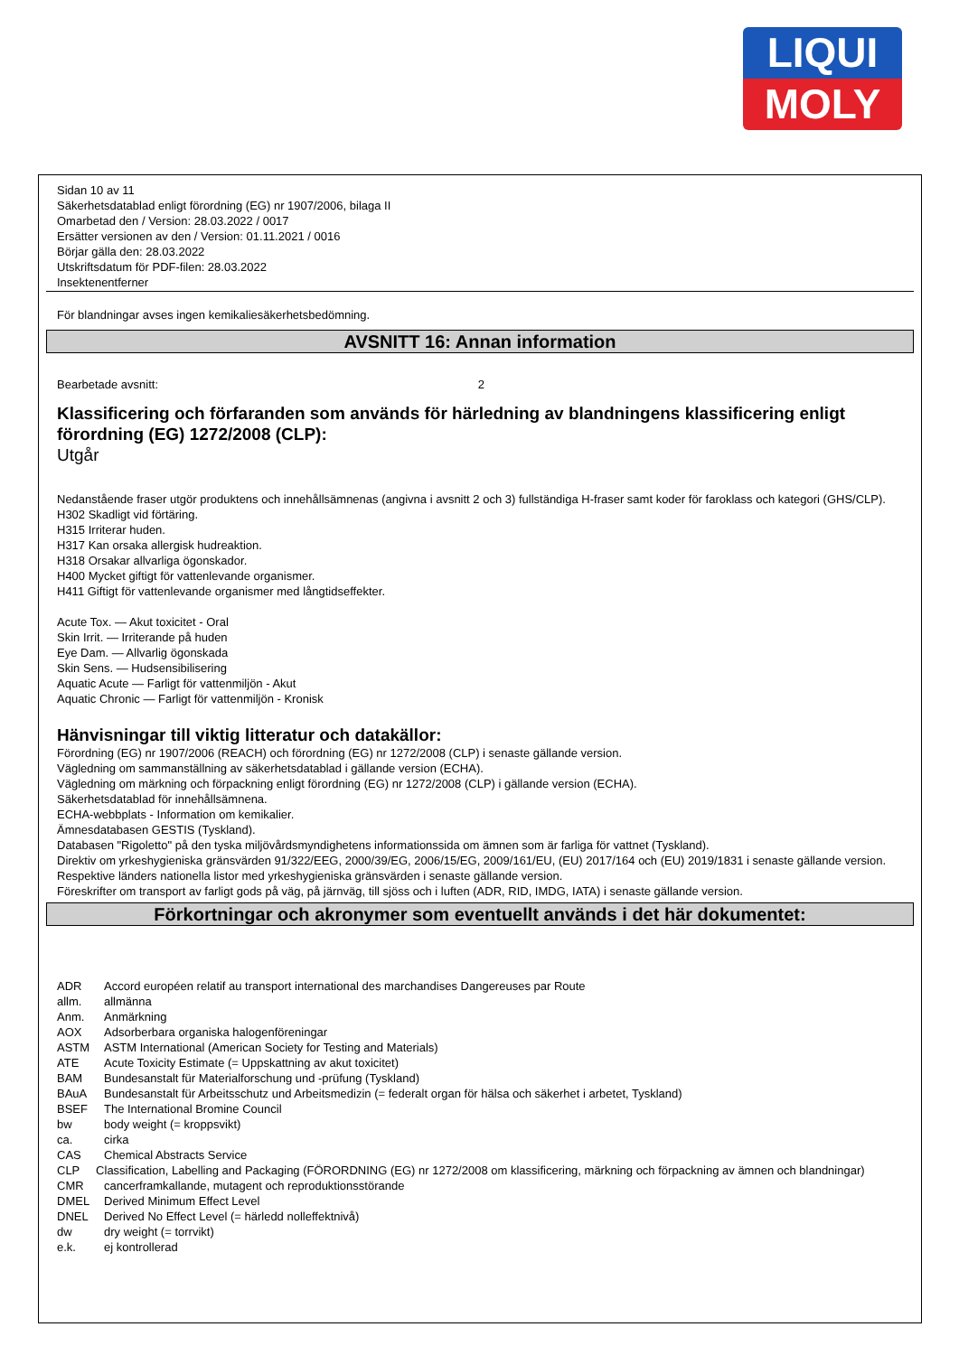LIQUI
MOLY
Sidan 10 av 11
Säkerhetsdatablad enligt förordning (EG) nr 1907/2006, bilaga II
Omarbetad den / Version: 28.03.2022 / 0017
Ersätter versionen av den / Version: 01.11.2021 / 0016
Börjar gälla den: 28.03.2022
Utskriftsdatum för PDF-filen: 28.03.2022
Insektenentferner
För blandningar avses ingen kemikaliesäkerhetsbedömning.
AVSNITT 16: Annan information
Bearbetade avsnitt: 2
Klassificering och förfaranden som används för härledning av blandningens klassificering enligt förordning (EG) 1272/2008 (CLP):
Utgår
Nedanstående fraser utgör produktens och innehållsämnenas (angivna i avsnitt 2 och 3) fullständiga H-fraser samt koder för faroklass och kategori (GHS/CLP).
H302 Skadligt vid förtäring.
H315 Irriterar huden.
H317 Kan orsaka allergisk hudreaktion.
H318 Orsakar allvarliga ögonskador.
H400 Mycket giftigt för vattenlevande organismer.
H411 Giftigt för vattenlevande organismer med långtidseffekter.
Acute Tox. — Akut toxicitet - Oral
Skin Irrit. — Irriterande på huden
Eye Dam. — Allvarlig ögonskada
Skin Sens. — Hudsensibilisering
Aquatic Acute — Farligt för vattenmiljön - Akut
Aquatic Chronic — Farligt för vattenmiljön - Kronisk
Hänvisningar till viktig litteratur och datakällor:
Förordning (EG) nr 1907/2006 (REACH) och förordning (EG) nr 1272/2008 (CLP) i senaste gällande version.
Vägledning om sammanställning av säkerhetsdatablad i gällande version (ECHA).
Vägledning om märkning och förpackning enligt förordning (EG) nr 1272/2008 (CLP) i gällande version (ECHA).
Säkerhetsdatablad för innehållsämnena.
ECHA-webbplats - Information om kemikalier.
Ämnesdatabasen GESTIS (Tyskland).
Databasen "Rigoletto" på den tyska miljövårdsmyndighetens informationssida om ämnen som är farliga för vattnet (Tyskland).
Direktiv om yrkeshygieniska gränsvärden 91/322/EEG, 2000/39/EG, 2006/15/EG, 2009/161/EU, (EU) 2017/164 och (EU) 2019/1831 i senaste gällande version.
Respektive länders nationella listor med yrkeshygieniska gränsvärden i senaste gällande version.
Föreskrifter om transport av farligt gods på väg, på järnväg, till sjöss och i luften (ADR, RID, IMDG, IATA) i senaste gällande version.
Förkortningar och akronymer som eventuellt används i det här dokumentet:
ADR Accord européen relatif au transport international des marchandises Dangereuses par Route
allm. allmänna
Anm. Anmärkning
AOX Adsorberbara organiska halogenföreningar
ASTM ASTM International (American Society for Testing and Materials)
ATE Acute Toxicity Estimate (= Uppskattning av akut toxicitet)
BAM Bundesanstalt für Materialforschung und -prüfung (Tyskland)
BAuA Bundesanstalt für Arbeitsschutz und Arbeitsmedizin (= federalt organ för hälsa och säkerhet i arbetet, Tyskland)
BSEF The International Bromine Council
bw body weight (= kroppsvikt)
ca. cirka
CAS Chemical Abstracts Service
CLP Classification, Labelling and Packaging (FÖRORDNING (EG) nr 1272/2008 om klassificering, märkning och förpackning av ämnen och blandningar)
CMR cancerframkallande, mutagent och reproduktionsstörande
DMEL Derived Minimum Effect Level
DNEL Derived No Effect Level (= härledd nolleffektnivå)
dw dry weight (= torrvikt)
e.k. ej kontrollerad